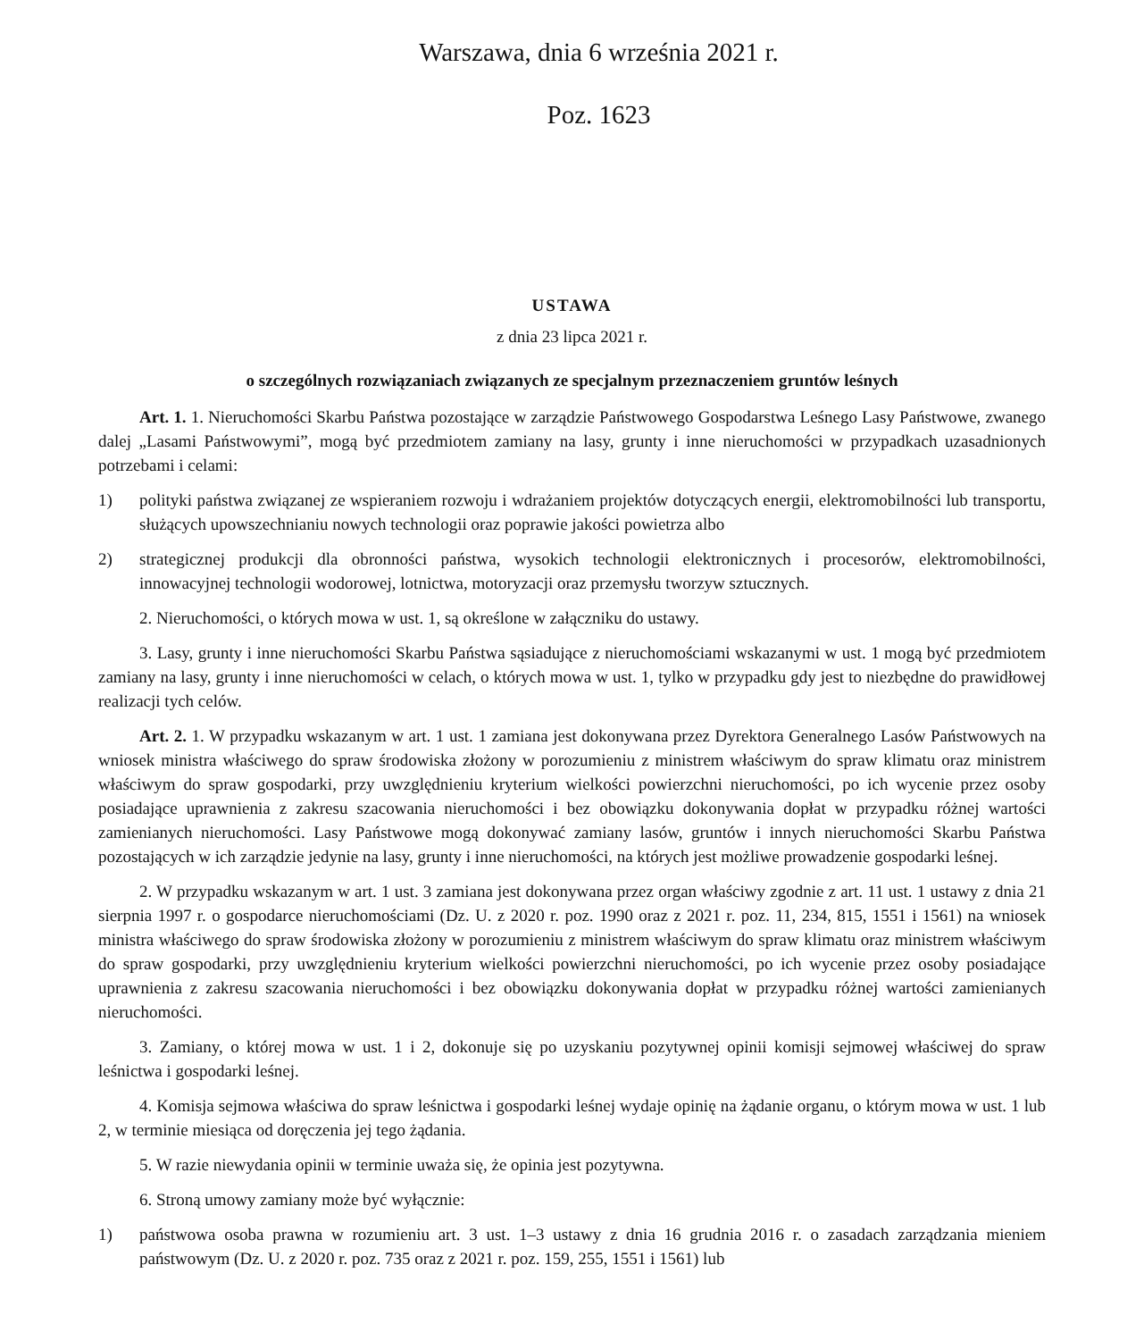Warszawa, dnia 6 września 2021 r.
Poz. 1623
USTAWA
z dnia 23 lipca 2021 r.
o szczególnych rozwiązaniach związanych ze specjalnym przeznaczeniem gruntów leśnych
Art. 1. 1. Nieruchomości Skarbu Państwa pozostające w zarządzie Państwowego Gospodarstwa Leśnego Lasy Państwowe, zwanego dalej „Lasami Państwowymi”, mogą być przedmiotem zamiany na lasy, grunty i inne nieruchomości w przypadkach uzasadnionych potrzebami i celami:
1) polityki państwa związanej ze wspieraniem rozwoju i wdrażaniem projektów dotyczących energii, elektromobilności lub transportu, służących upowszechnianiu nowych technologii oraz poprawie jakości powietrza albo
2) strategicznej produkcji dla obronności państwa, wysokich technologii elektronicznych i procesorów, elektromobilności, innowacyjnej technologii wodorowej, lotnictwa, motoryzacji oraz przemysłu tworzyw sztucznych.
2. Nieruchomości, o których mowa w ust. 1, są określone w załączniku do ustawy.
3. Lasy, grunty i inne nieruchomości Skarbu Państwa sąsiadujące z nieruchomościami wskazanymi w ust. 1 mogą być przedmiotem zamiany na lasy, grunty i inne nieruchomości w celach, o których mowa w ust. 1, tylko w przypadku gdy jest to niezbędne do prawidłowej realizacji tych celów.
Art. 2. 1. W przypadku wskazanym w art. 1 ust. 1 zamiana jest dokonywana przez Dyrektora Generalnego Lasów Państwowych na wniosek ministra właściwego do spraw środowiska złożony w porozumieniu z ministrem właściwym do spraw klimatu oraz ministrem właściwym do spraw gospodarki, przy uwzględnieniu kryterium wielkości powierzchni nieruchomości, po ich wycenie przez osoby posiadające uprawnienia z zakresu szacowania nieruchomości i bez obowiązku dokonywania dopłat w przypadku różnej wartości zamienianych nieruchomości. Lasy Państwowe mogą dokonywać zamiany lasów, gruntów i innych nieruchomości Skarbu Państwa pozostających w ich zarządzie jedynie na lasy, grunty i inne nieruchomości, na których jest możliwe prowadzenie gospodarki leśnej.
2. W przypadku wskazanym w art. 1 ust. 3 zamiana jest dokonywana przez organ właściwy zgodnie z art. 11 ust. 1 ustawy z dnia 21 sierpnia 1997 r. o gospodarce nieruchomościami (Dz. U. z 2020 r. poz. 1990 oraz z 2021 r. poz. 11, 234, 815, 1551 i 1561) na wniosek ministra właściwego do spraw środowiska złożony w porozumieniu z ministrem właściwym do spraw klimatu oraz ministrem właściwym do spraw gospodarki, przy uwzględnieniu kryterium wielkości powierzchni nieruchomości, po ich wycenie przez osoby posiadające uprawnienia z zakresu szacowania nieruchomości i bez obowiązku dokonywania dopłat w przypadku różnej wartości zamienianych nieruchomości.
3. Zamiany, o której mowa w ust. 1 i 2, dokonuje się po uzyskaniu pozytywnej opinii komisji sejmowej właściwej do spraw leśnictwa i gospodarki leśnej.
4. Komisja sejmowa właściwa do spraw leśnictwa i gospodarki leśnej wydaje opinię na żądanie organu, o którym mowa w ust. 1 lub 2, w terminie miesiąca od doręczenia jej tego żądania.
5. W razie niewydania opinii w terminie uważa się, że opinia jest pozytywna.
6. Stroną umowy zamiany może być wyłącznie:
1) państwowa osoba prawna w rozumieniu art. 3 ust. 1–3 ustawy z dnia 16 grudnia 2016 r. o zasadach zarządzania mieniem państwowym (Dz. U. z 2020 r. poz. 735 oraz z 2021 r. poz. 159, 255, 1551 i 1561) lub